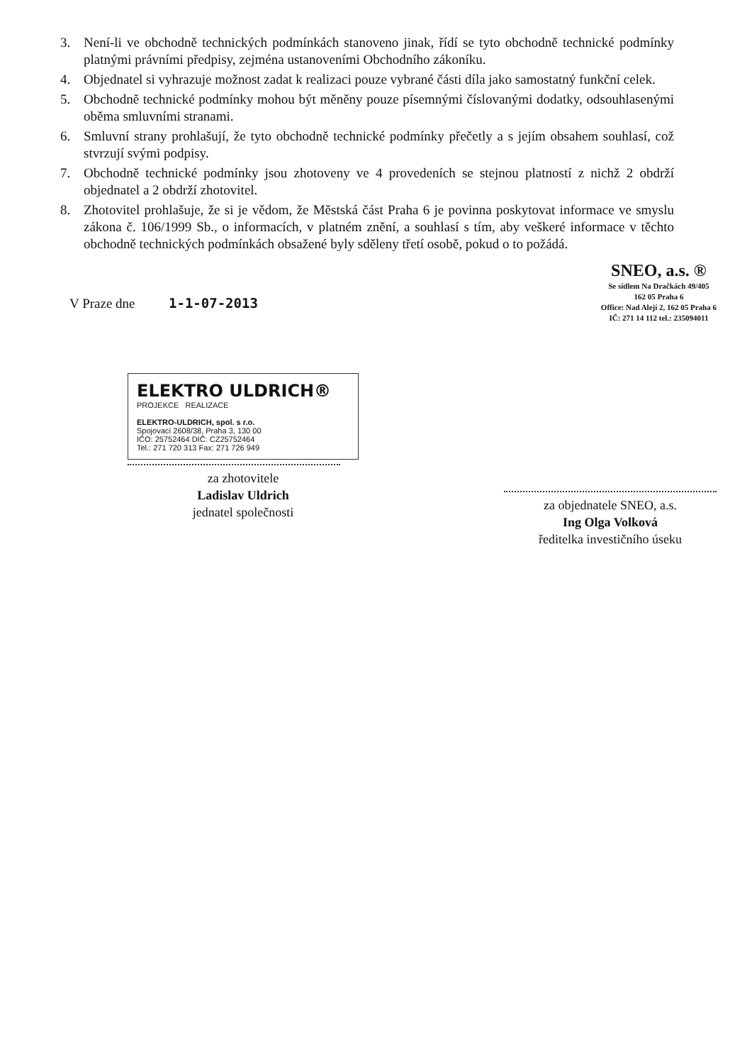3. Není-li ve obchodně technických podmínkách stanoveno jinak, řídí se tyto obchodně technické podmínky platnými právními předpisy, zejména ustanoveními Obchodního zákoníku.
4. Objednatel si vyhrazuje možnost zadat k realizaci pouze vybrané části díla jako samostatný funkční celek.
5. Obchodně technické podmínky mohou být měněny pouze písemnými číslovanými dodatky, odsouhlasenými oběma smluvními stranami.
6. Smluvní strany prohlašují, že tyto obchodně technické podmínky přečetly a s jejím obsahem souhlasí, což stvrzují svými podpisy.
7. Obchodně technické podmínky jsou zhotoveny ve 4 provedeních se stejnou platností z nichž 2 obdrží objednatel a 2 obdrží zhotovitel.
8. Zhotovitel prohlašuje, že si je vědom, že Městská část Praha 6 je povinna poskytovat informace ve smyslu zákona č. 106/1999 Sb., o informacích, v platném znění, a souhlasí s tím, aby veškeré informace v těchto obchodně technických podmínkách obsažené byly sděleny třetí osobě, pokud o to požádá.
V Praze dne 1-1-07-2013
SNEO, a.s. ®
Se sídlem Na Dračkách 49/405
162 05 Praha 6
Office: Nad Alejí 2, 162 05 Praha 6
IČ: 271 14 112 tel.: 235094011
ELEKTRO ULDRICH®
PROJEKCE REALIZACE
ELEKTRO-ULDRICH, spol. s r.o.
Spojovací 2608/38, Praha 3, 130 00
IČO: 25752464 DIČ: CZ25752464
Tel.: 271 720 313 Fax: 271 726 949
za zhotovitele
Ladislav Uldrich
jednatel společnosti
za objednatele SNEO, a.s.
Ing Olga Volková
ředitelka investičního úseku